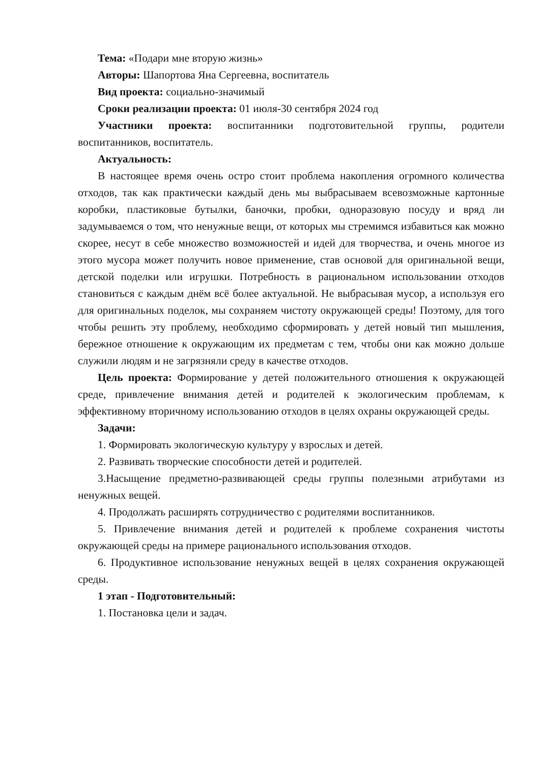Тема: «Подари мне вторую жизнь»
Авторы: Шапортова Яна Сергеевна, воспитатель
Вид проекта: социально-значимый
Сроки реализации проекта: 01 июля-30 сентября 2024 год
Участники проекта: воспитанники подготовительной группы, родители воспитанников, воспитатель.
Актуальность:
В настоящее время очень остро стоит проблема накопления огромного количества отходов, так как практически каждый день мы выбрасываем всевозможные картонные коробки, пластиковые бутылки, баночки, пробки, одноразовую посуду и вряд ли задумываемся о том, что ненужные вещи, от которых мы стремимся избавиться как можно скорее, несут в себе множество возможностей и идей для творчества, и очень многое из этого мусора может получить новое применение, став основой для оригинальной вещи, детской поделки или игрушки. Потребность в рациональном использовании отходов становиться с каждым днём всё более актуальной. Не выбрасывая мусор, а используя его для оригинальных поделок, мы сохраняем чистоту окружающей среды! Поэтому, для того чтобы решить эту проблему, необходимо сформировать у детей новый тип мышления, бережное отношение к окружающим их предметам с тем, чтобы они как можно дольше служили людям и не загрязняли среду в качестве отходов.
Цель проекта: Формирование у детей положительного отношения к окружающей среде, привлечение внимания детей и родителей к экологическим проблемам, к эффективному вторичному использованию отходов в целях охраны окружающей среды.
Задачи:
1. Формировать экологическую культуру у взрослых и детей.
2. Развивать творческие способности детей и родителей.
3.Насыщение предметно-развивающей среды группы полезными атрибутами из ненужных вещей.
4. Продолжать расширять сотрудничество с родителями воспитанников.
5. Привлечение внимания детей и родителей к проблеме сохранения чистоты окружающей среды на примере рационального использования отходов.
6. Продуктивное использование ненужных вещей в целях сохранения окружающей среды.
1 этап - Подготовительный:
1. Постановка цели и задач.